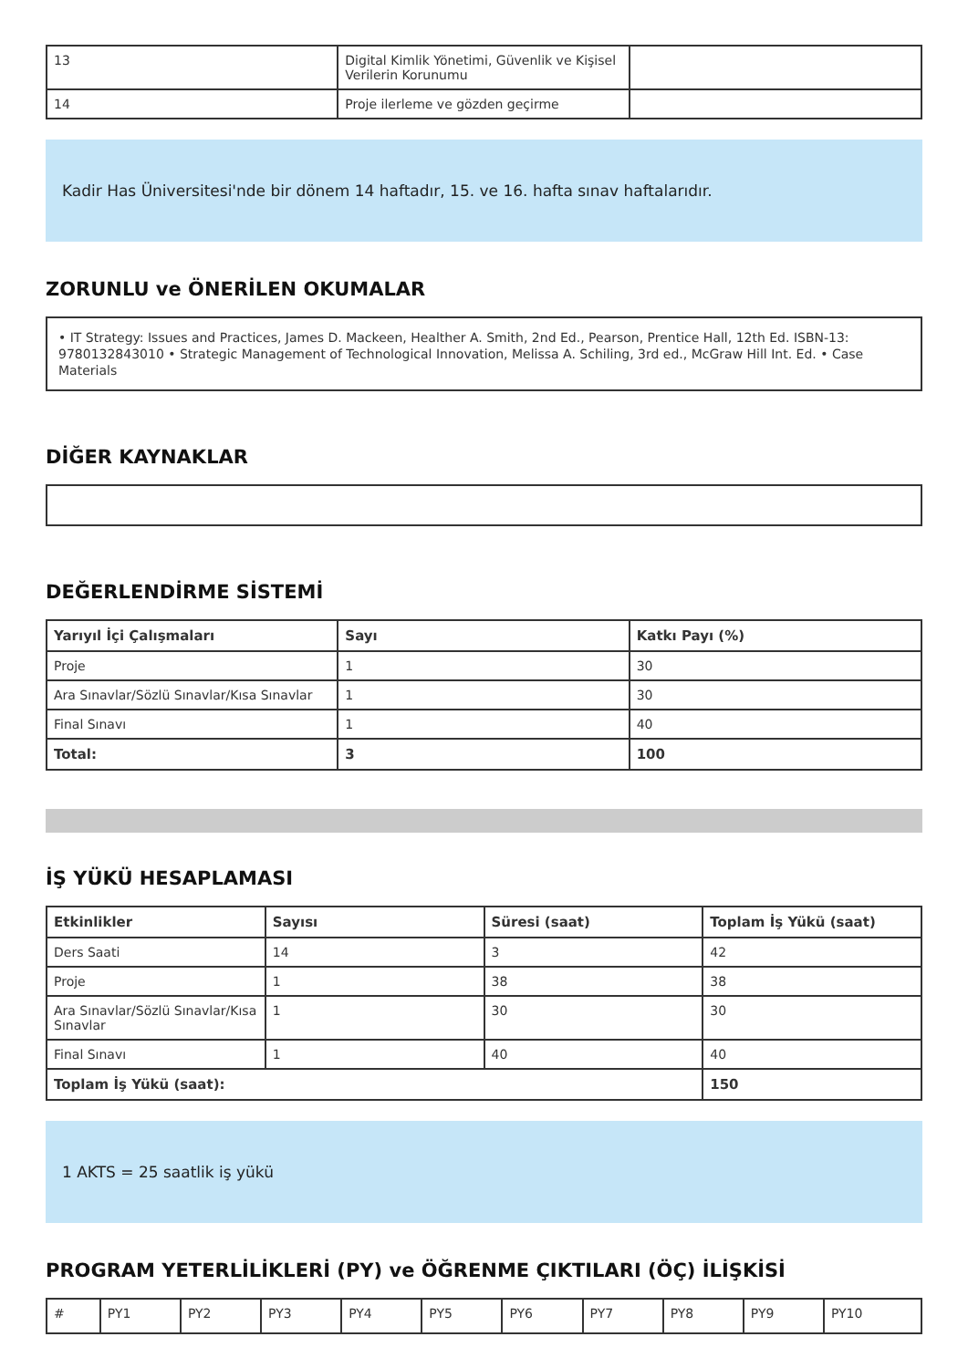| 13 | Digital Kimlik Yönetimi, Güvenlik ve Kişisel Verilerin Korunumu | |
| 14 | Proje ilerleme ve gözden geçirme | |
Kadir Has Üniversitesi'nde bir dönem 14 haftadır, 15. ve 16. hafta sınav haftalarıdır.
ZORUNLU ve ÖNERİLEN OKUMALAR
• IT Strategy: Issues and Practices, James D. Mackeen, Healther A. Smith, 2nd Ed., Pearson, Prentice Hall, 12th Ed. ISBN-13: 9780132843010 • Strategic Management of Technological Innovation, Melissa A. Schiling, 3rd ed., McGraw Hill Int. Ed. • Case Materials
DİĞER KAYNAKLAR
DEĞERLENDİRME SİSTEMİ
| Yarıyıl İçi Çalışmaları | Sayı | Katkı Payı (%) |
| --- | --- | --- |
| Proje | 1 | 30 |
| Ara Sınavlar/Sözlü Sınavlar/Kısa Sınavlar | 1 | 30 |
| Final Sınavı | 1 | 40 |
| Total: | 3 | 100 |
İŞ YÜKÜ HESAPLAMASI
| Etkinlikler | Sayısı | Süresi (saat) | Toplam İş Yükü (saat) |
| --- | --- | --- | --- |
| Ders Saati | 14 | 3 | 42 |
| Proje | 1 | 38 | 38 |
| Ara Sınavlar/Sözlü Sınavlar/Kısa Sınavlar | 1 | 30 | 30 |
| Final Sınavı | 1 | 40 | 40 |
| Toplam İş Yükü (saat): | | | 150 |
1 AKTS = 25 saatlik iş yükü
PROGRAM YETERLİLİKLERİ (PY) ve ÖĞRENME ÇIKTILARI (ÖÇ) İLİŞKİSİ
| # | PY1 | PY2 | PY3 | PY4 | PY5 | PY6 | PY7 | PY8 | PY9 | PY10 |